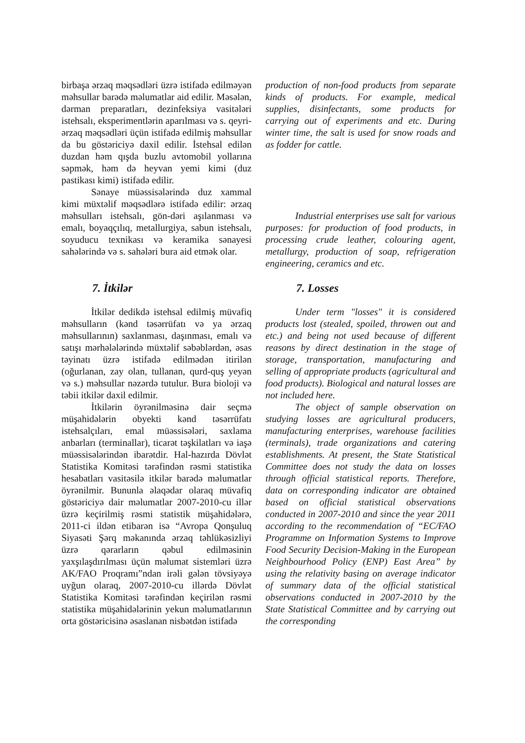birbaşa ərzaq məqsədləri üzrə istifadə edilməyən məhsullar barədə məlumatlar aid edilir. Məsələn, dərman preparatları, dezinfeksiya vasitələri istehsalı, eksperimentlərin aparılması və s. qeyri-ərzaq məqsədləri üçün istifadə edilmiş məhsullar da bu göstəriciyə daxil edilir. İstehsal edilən duzdan həm qışda buzlu avtomobil yollarına səpmək, həm də heyvan yemi kimi (duz pastikası kimi) istifadə edilir.
Sənaye müəssisələrində duz xammal kimi müxtəlif məqsədlərə istifadə edilir: ərzaq məhsulları istehsalı, gön-dəri aşılanması və emalı, boyaqçılıq, metallurgiya, sabun istehsalı, soyuducu texnikası və keramika sənayesi sahələrində və s. sahələri bura aid etmək olar.
production of non-food products from separate kinds of products. For example, medical supplies, disinfectants, some products for carrying out of experiments and etc. During winter time, the salt is used for snow roads and as fodder for cattle.
Industrial enterprises use salt for various purposes: for production of food products, in processing crude leather, colouring agent, metallurgy, production of soap, refrigeration engineering, ceramics and etc.
7. İtkilər
İtkilər dedikdə istehsal edilmiş müvafiq məhsulların (kənd təsərrüfatı və ya ərzaq məhsullarının) saxlanması, daşınması, emalı və satışı mərhələlərində müxtəlif səbəblərdən, əsas təyinatı üzrə istifadə edilmədən itirilən (oğurlanan, zay olan, tullanan, qurd-quş yeyən və s.) məhsullar nəzərdə tutulur. Bura bioloji və təbii itkilər daxil edilmir.
İtkilərin öyrənilməsinə dair seçmə müşahidələrin obyekti kənd təsərrüfatı istehsalçıları, emal müəssisələri, saxlama anbarları (terminallar), ticarət təşkilatları və iaşə müəssisələrindən ibarətdir. Hal-hazırda Dövlət Statistika Komitəsi tərəfindən rəsmi statistika hesabatları vasitəsilə itkilər barədə məlumatlar öyrənilmir. Bununla əlaqədar olaraq müvafiq göstəriciyə dair məlumatlar 2007-2010-cu illər üzrə keçirilmiş rəsmi statistik müşahidələrə, 2011-ci ildən etibarən isə “Avropa Qonşuluq Siyasəti Şərq məkanında ərzaq təhlükəsizliyi üzrə qərarların qəbul edilməsinin yaxşılaşdırılması üçün məlumat sistemləri üzrə AK/FAO Proqramı”ndan irəli gələn tövsiyəyə uyğun olaraq, 2007-2010-cu illərdə Dövlət Statistika Komitəsi tərəfindən keçirilən rəsmi statistika müşahidələrinin yekun məlumatlarının orta göstəricisinə əsaslanan nisbətdən istifadə
7. Losses
Under term "losses" it is considered products lost (stealed, spoiled, throwen out and etc.) and being not used because of different reasons by direct destination in the stage of storage, transportation, manufacturing and selling of appropriate products (agricultural and food products). Biological and natural losses are not included here.
The object of sample observation on studying losses are agricultural producers, manufacturing enterprises, warehouse facilities (terminals), trade organizations and catering establishments. At present, the State Statistical Committee does not study the data on losses through official statistical reports. Therefore, data on corresponding indicator are obtained based on official statistical observations conducted in 2007-2010 and since the year 2011 according to the recommendation of “EC/FAO Programme on Information Systems to Improve Food Security Decision-Making in the European Neighbourhood Policy (ENP) East Area” by using the relativity basing on average indicator of summary data of the official statistical observations conducted in 2007-2010 by the State Statistical Committee and by carrying out the corresponding